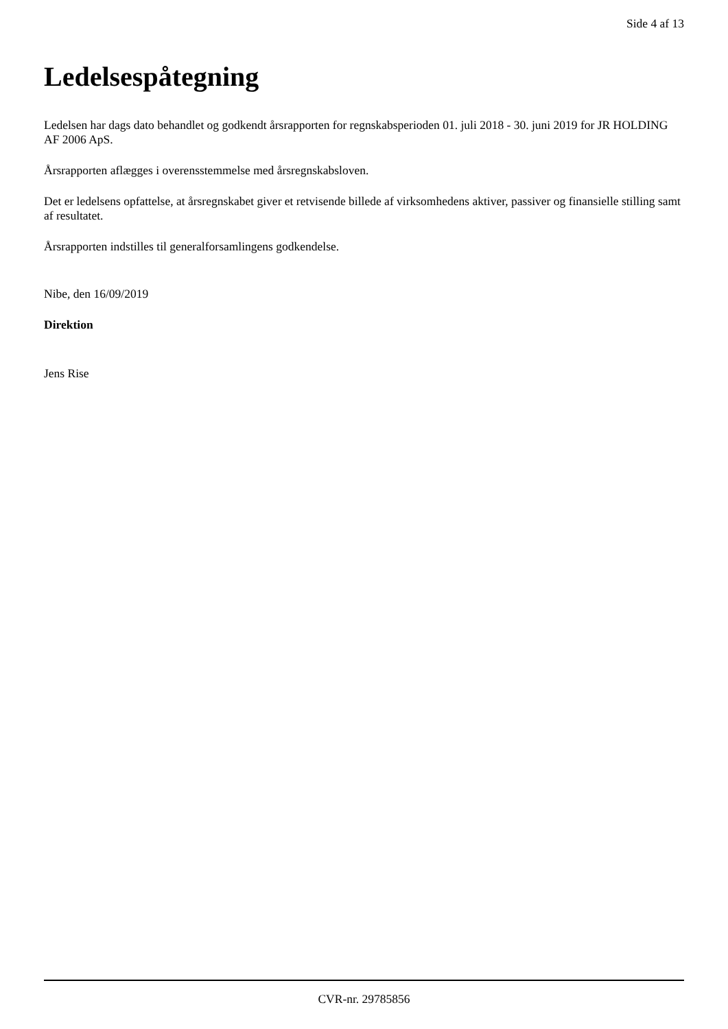Side 4 af 13
Ledelsespåtegning
Ledelsen har dags dato behandlet og godkendt årsrapporten for regnskabsperioden 01. juli 2018 - 30. juni 2019 for JR HOLDING AF 2006 ApS.
Årsrapporten aflægges i overensstemmelse med årsregnskabsloven.
Det er ledelsens opfattelse, at årsregnskabet giver et retvisende billede af virksomhedens aktiver, passiver og finansielle stilling samt af resultatet.
Årsrapporten indstilles til generalforsamlingens godkendelse.
Nibe, den 16/09/2019
Direktion
Jens Rise
CVR-nr. 29785856